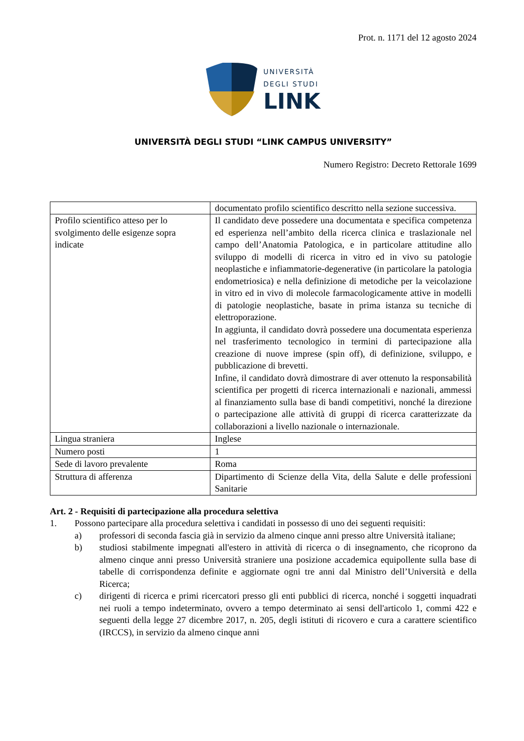Prot. n. 1171 del 12 agosto 2024
UNIVERSITÀ
DEGLI STUDI
LINK
UNIVERSITÀ DEGLI STUDI “LINK CAMPUS UNIVERSITY”
Numero Registro: Decreto Rettorale 1699
| | documentato profilo scientifico descritto nella sezione successiva. |
| Profilo scientifico atteso per lo svolgimento delle esigenze sopra indicate | Il candidato deve possedere una documentata e specifica competenza ed esperienza nell’ambito della ricerca clinica e traslazionale nel campo dell’Anatomia Patologica, e in particolare attitudine allo sviluppo di modelli di ricerca in vitro ed in vivo su patologie neoplastiche e infiammatorie-degenerative (in particolare la patologia endometriosica) e nella definizione di metodiche per la veicolazione in vitro ed in vivo di molecole farmacologicamente attive in modelli di patologie neoplastiche, basate in prima istanza su tecniche di elettroporazione. In aggiunta, il candidato dovrà possedere una documentata esperienza nel trasferimento tecnologico in termini di partecipazione alla creazione di nuove imprese (spin off), di definizione, sviluppo, e pubblicazione di brevetti. Infine, il candidato dovrà dimostrare di aver ottenuto la responsabilità scientifica per progetti di ricerca internazionali e nazionali, ammessi al finanziamento sulla base di bandi competitivi, nonché la direzione o partecipazione alle attività di gruppi di ricerca caratterizzate da collaborazioni a livello nazionale o internazionale. |
| Lingua straniera | Inglese |
| Numero posti | 1 |
| Sede di lavoro prevalente | Roma |
| Struttura di afferenza | Dipartimento di Scienze della Vita, della Salute e delle professioni Sanitarie |
Art. 2 - Requisiti di partecipazione alla procedura selettiva
1. Possono partecipare alla procedura selettiva i candidati in possesso di uno dei seguenti requisiti:
a) professori di seconda fascia già in servizio da almeno cinque anni presso altre Università italiane;
b) studiosi stabilmente impegnati all'estero in attività di ricerca o di insegnamento, che ricoprono da almeno cinque anni presso Università straniere una posizione accademica equipollente sulla base di tabelle di corrispondenza definite e aggiornate ogni tre anni dal Ministro dell’Università e della Ricerca;
c) dirigenti di ricerca e primi ricercatori presso gli enti pubblici di ricerca, nonché i soggetti inquadrati nei ruoli a tempo indeterminato, ovvero a tempo determinato ai sensi dell'articolo 1, commi 422 e seguenti della legge 27 dicembre 2017, n. 205, degli istituti di ricovero e cura a carattere scientifico (IRCCS), in servizio da almeno cinque anni